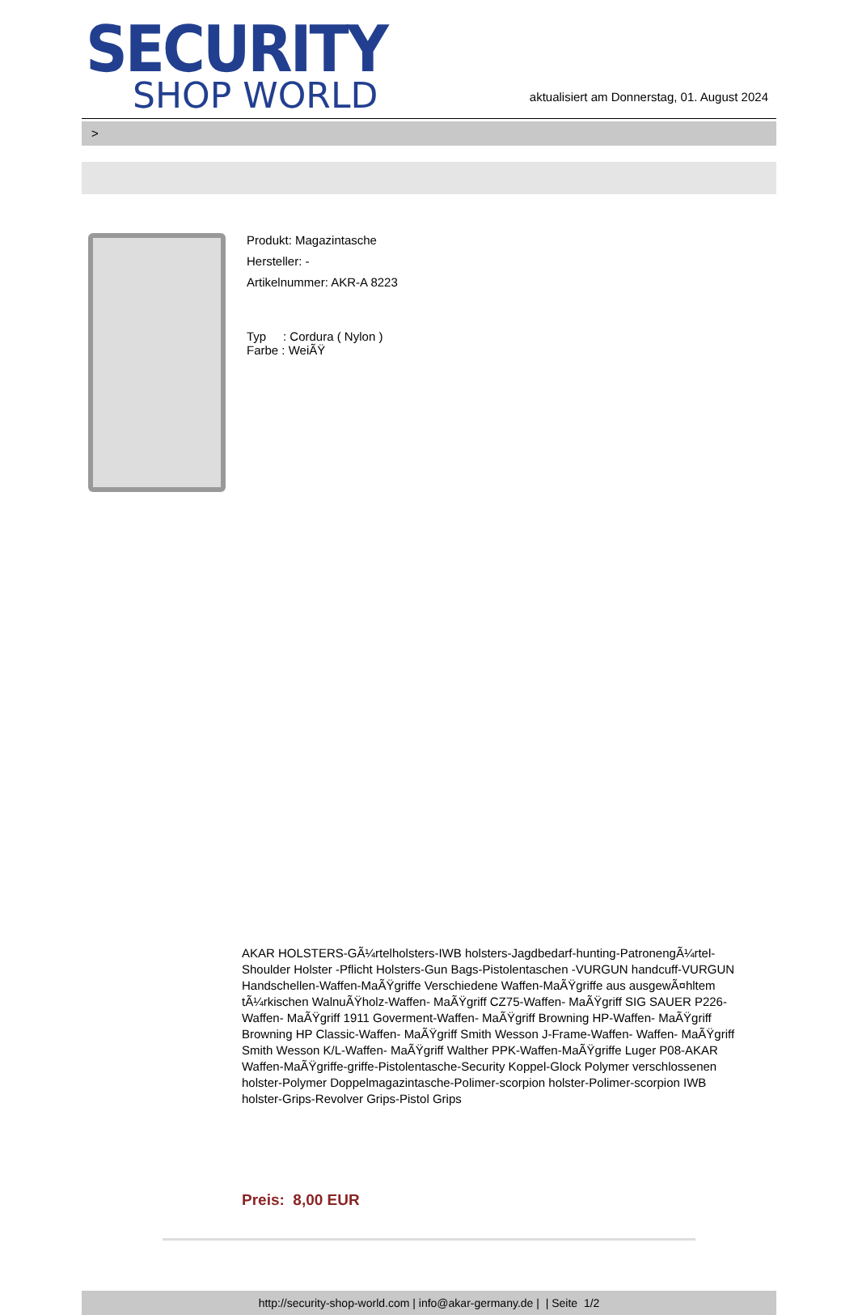SECURITY
SHOP WORLD
aktualisiert am Donnerstag, 01. August 2024
>
Produkt: Magazintasche
Hersteller: -
Artikelnummer: AKR-A 8223
Typ : Cordura ( Nylon )
Farbe : WeiÃŸ
AKAR HOLSTERS-GÃ¼rtelholsters-IWB holsters-Jagdbedarf-hunting-PatronengÃ¼rtel- Shoulder Holster -Pflicht Holsters-Gun Bags-Pistolentaschen -VURGUN handcuff-VURGUN Handschellen-Waffen-MaÃŸgriffe Verschiedene Waffen-MaÃŸgriffe aus ausgewÃ¤hltem tÃ¼rkischen WalnuÃŸholz-Waffen- MaÃŸgriff CZ75-Waffen- MaÃŸgriff SIG SAUER P226-Waffen- MaÃŸgriff 1911 Goverment-Waffen- MaÃŸgriff Browning HP-Waffen- MaÃŸgriff Browning HP Classic-Waffen- MaÃŸgriff Smith Wesson J-Frame-Waffen- Waffen- MaÃŸgriff Smith Wesson K/L-Waffen- MaÃŸgriff Walther PPK-Waffen-MaÃŸgriffe Luger P08-AKAR Waffen-MaÃŸgriffe-griffe-Pistolentasche-Security Koppel-Glock Polymer verschlossenen holster-Polymer Doppelmagazintasche-Polimer-scorpion holster-Polimer-scorpion IWB holster-Grips-Revolver Grips-Pistol Grips
Preis: 8,00 EUR
http://security-shop-world.com | info@akar-germany.de | | Seite 1/2